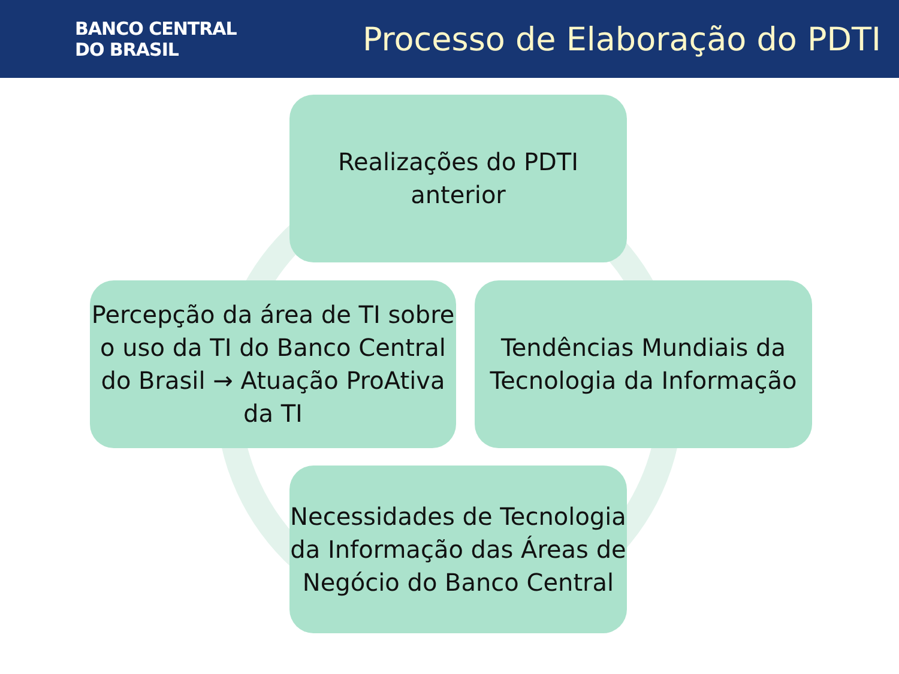BANCO CENTRAL
DO BRASIL
Processo de Elaboração do PDTI
Realizações do PDTI
anterior
Percepção da área de TI sobre o uso da TI do Banco Central do Brasil → Atuação ProAtiva da TI
Tendências Mundiais da Tecnologia da Informação
Necessidades de Tecnologia da Informação das Áreas de Negócio do Banco Central